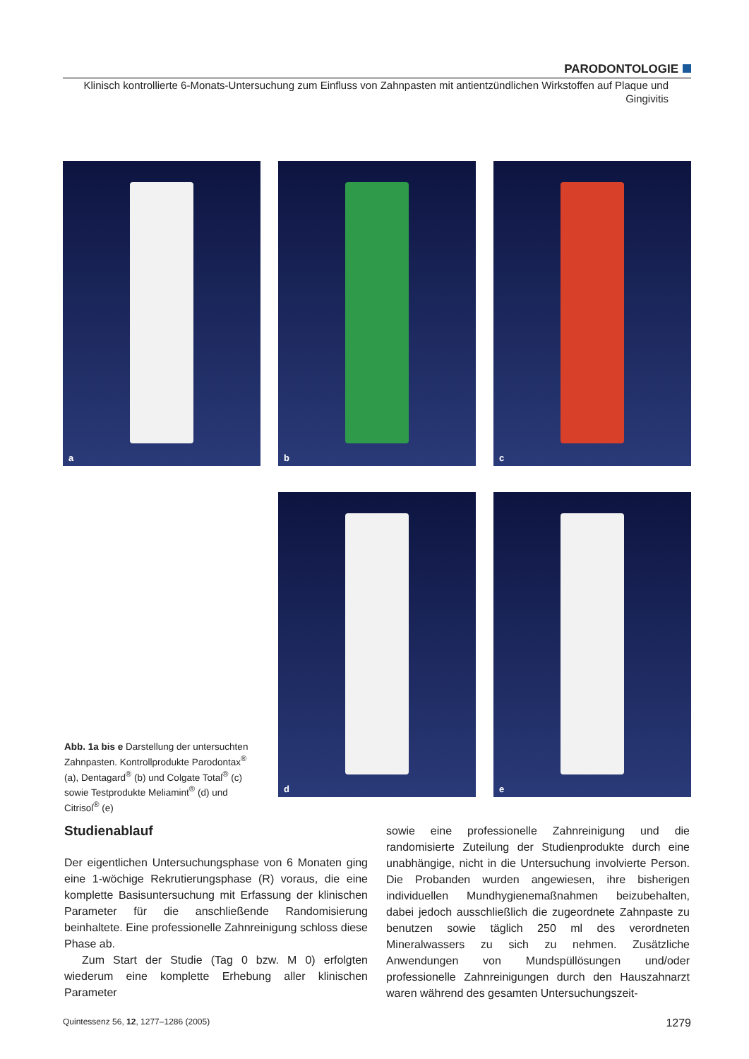PARODONTOLOGIE
Klinisch kontrollierte 6-Monats-Untersuchung zum Einfluss von Zahnpasten mit antientzündlichen Wirkstoffen auf Plaque und Gingivitis
a b c
d e
Abb. 1a bis e Darstellung der untersuchten Zahnpasten. Kontrollprodukte Parodontax<sup>®</sup> (a), Dentagard<sup>®</sup> (b) und Colgate Total<sup>®</sup> (c) sowie Testprodukte Meliamint<sup>®</sup> (d) und Citrisol<sup>®</sup> (e)
Studienablauf
Der eigentlichen Untersuchungsphase von 6 Monaten ging eine 1-wöchige Rekrutierungsphase (R) voraus, die eine komplette Basisuntersuchung mit Erfassung der klinischen Parameter für die anschließende Randomisierung beinhaltete. Eine professionelle Zahnreinigung schloss diese Phase ab.
Zum Start der Studie (Tag 0 bzw. M 0) erfolgten wiederum eine komplette Erhebung aller klinischen Parameter
sowie eine professionelle Zahnreinigung und die randomisierte Zuteilung der Studienprodukte durch eine unabhängige, nicht in die Untersuchung involvierte Person. Die Probanden wurden angewiesen, ihre bisherigen individuellen Mundhygienemaßnahmen beizubehalten, dabei jedoch ausschließlich die zugeordnete Zahnpaste zu benutzen sowie täglich 250 ml des verordneten Mineralwassers zu sich zu nehmen. Zusätzliche Anwendungen von Mundspüllösungen und/oder professionelle Zahnreinigungen durch den Hauszahnarzt waren während des gesamten Untersuchungszeit-
Quintessenz 56, 12, 1277–1286 (2005) 1279